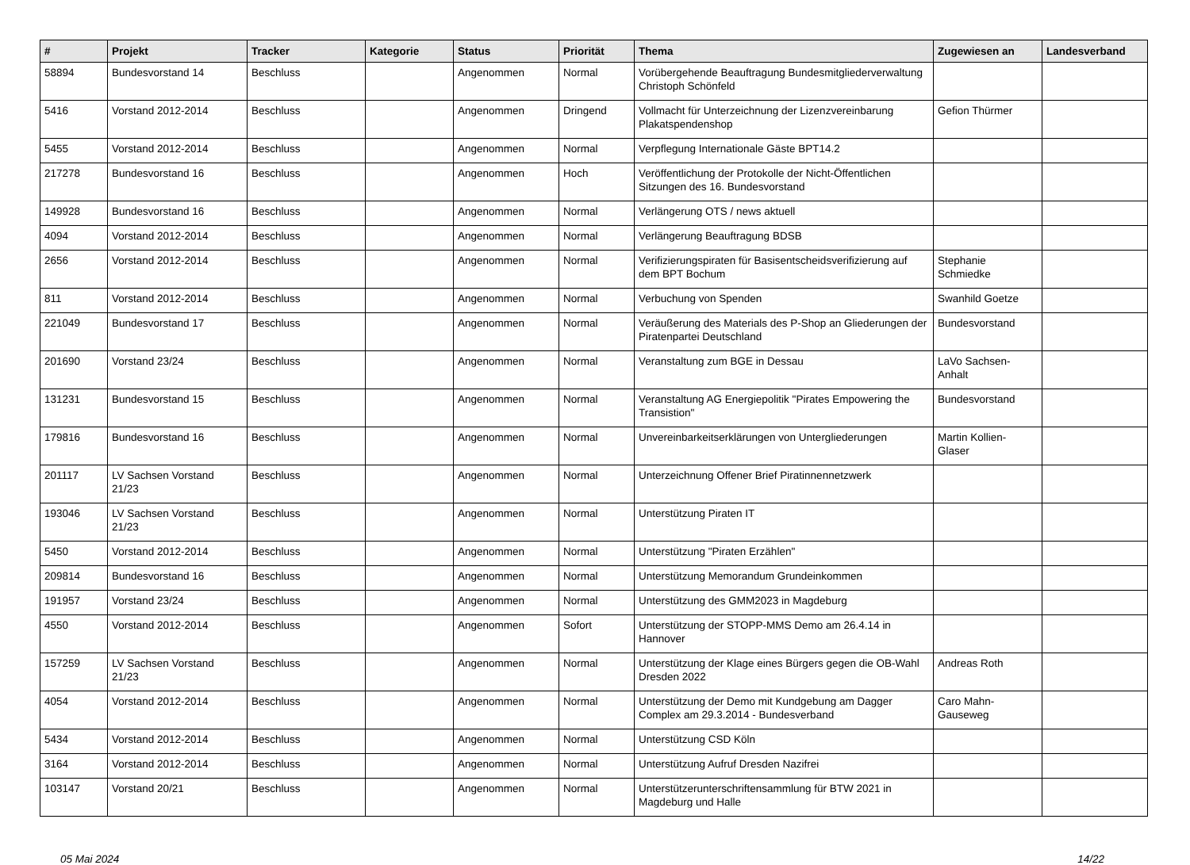| # | Projekt | Tracker | Kategorie | Status | Priorität | Thema | Zugewiesen an | Landesverband |
| --- | --- | --- | --- | --- | --- | --- | --- | --- |
| 58894 | Bundesvorstand 14 | Beschluss | | Angenommen | Normal | Vorübergehende Beauftragung Bundesmitgliederverwaltung Christoph Schönfeld | | |
| 5416 | Vorstand 2012-2014 | Beschluss | | Angenommen | Dringend | Vollmacht für Unterzeichnung der Lizenzvereinbarung Plakatspendenshop | Gefion Thürmer | |
| 5455 | Vorstand 2012-2014 | Beschluss | | Angenommen | Normal | Verpflegung Internationale Gäste BPT14.2 | | |
| 217278 | Bundesvorstand 16 | Beschluss | | Angenommen | Hoch | Veröffentlichung der Protokolle der Nicht-Öffentlichen Sitzungen des 16. Bundesvorstand | | |
| 149928 | Bundesvorstand 16 | Beschluss | | Angenommen | Normal | Verlängerung OTS / news aktuell | | |
| 4094 | Vorstand 2012-2014 | Beschluss | | Angenommen | Normal | Verlängerung Beauftragung BDSB | | |
| 2656 | Vorstand 2012-2014 | Beschluss | | Angenommen | Normal | Verifizierungspiraten für Basisentscheidsverifizierung auf dem BPT Bochum | Stephanie Schmiedke | |
| 811 | Vorstand 2012-2014 | Beschluss | | Angenommen | Normal | Verbuchung von Spenden | Swanhild Goetze | |
| 221049 | Bundesvorstand 17 | Beschluss | | Angenommen | Normal | Veräußerung des Materials des P-Shop an Gliederungen der Piratenpartei Deutschland | Bundesvorstand | |
| 201690 | Vorstand 23/24 | Beschluss | | Angenommen | Normal | Veranstaltung zum BGE in Dessau | LaVo Sachsen-Anhalt | |
| 131231 | Bundesvorstand 15 | Beschluss | | Angenommen | Normal | Veranstaltung AG Energiepolitik "Pirates Empowering the Transistion" | Bundesvorstand | |
| 179816 | Bundesvorstand 16 | Beschluss | | Angenommen | Normal | Unvereinbarkeitserklärungen von Untergliederungen | Martin Kollien-Glaser | |
| 201117 | LV Sachsen Vorstand 21/23 | Beschluss | | Angenommen | Normal | Unterzeichnung Offener Brief Piratinnennetzwerk | | |
| 193046 | LV Sachsen Vorstand 21/23 | Beschluss | | Angenommen | Normal | Unterstützung Piraten IT | | |
| 5450 | Vorstand 2012-2014 | Beschluss | | Angenommen | Normal | Unterstützung "Piraten Erzählen" | | |
| 209814 | Bundesvorstand 16 | Beschluss | | Angenommen | Normal | Unterstützung Memorandum Grundeinkommen | | |
| 191957 | Vorstand 23/24 | Beschluss | | Angenommen | Normal | Unterstützung des GMM2023 in Magdeburg | | |
| 4550 | Vorstand 2012-2014 | Beschluss | | Angenommen | Sofort | Unterstützung der STOPP-MMS Demo am 26.4.14 in Hannover | | |
| 157259 | LV Sachsen Vorstand 21/23 | Beschluss | | Angenommen | Normal | Unterstützung der Klage eines Bürgers gegen die OB-Wahl Dresden 2022 | Andreas Roth | |
| 4054 | Vorstand 2012-2014 | Beschluss | | Angenommen | Normal | Unterstützung der Demo mit Kundgebung am Dagger Complex am 29.3.2014 - Bundesverband | Caro Mahn-Gauseweg | |
| 5434 | Vorstand 2012-2014 | Beschluss | | Angenommen | Normal | Unterstützung CSD Köln | | |
| 3164 | Vorstand 2012-2014 | Beschluss | | Angenommen | Normal | Unterstützung Aufruf Dresden Nazifrei | | |
| 103147 | Vorstand 20/21 | Beschluss | | Angenommen | Normal | Unterstützerunterschriftensammlung für BTW 2021 in Magdeburg und Halle | | |
05 Mai 2024 14/22